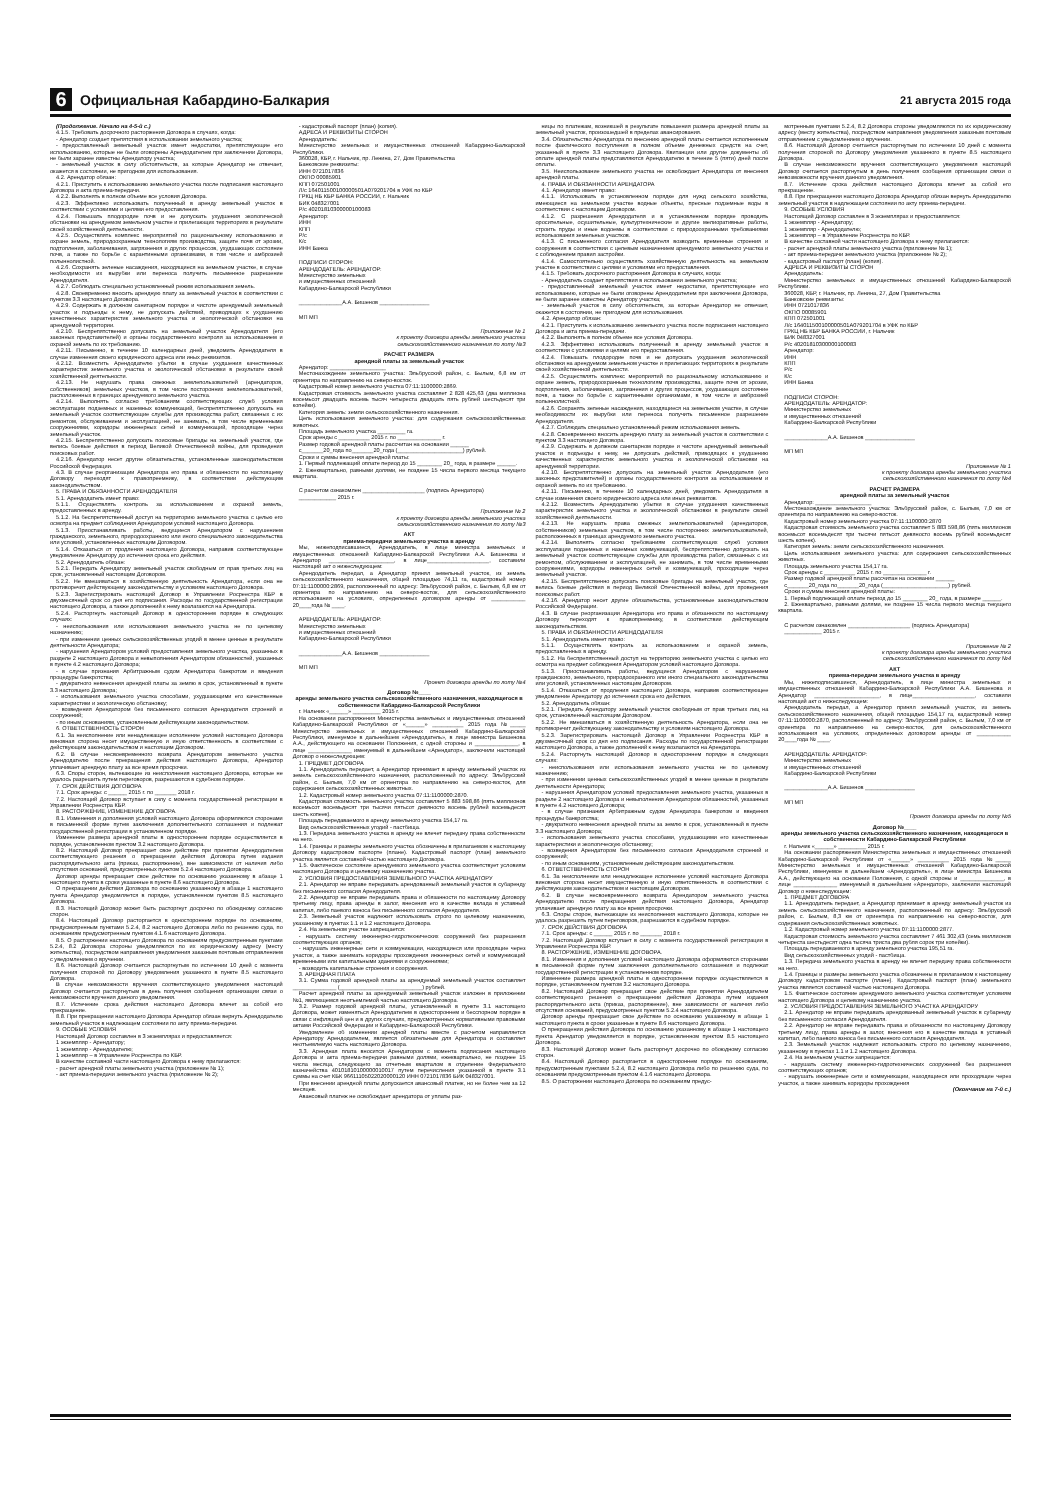6
Официальная Кабардино-Балкария
21 августа 2015 года
(Продолжение. Начало на 4-5-й с.)
4.1.5. Требовать досрочного расторжения Договора в случаях, когда:
- Арендатор создает препятствия в использовании земельного участка;
- предоставленный земельный участок имеет недостатки, препятствующие его использованию, которые не были оговорены Арендодателем при заключении Договора, не были заранее известны Арендатору участка;
- земельный участок в силу обстоятельств, за которые Арендатор не отвечает, окажется в состоянии, не пригодном для использования.
4.2. Арендатор обязан:
4.2.1. Приступить к использованию земельного участка после подписания настоящего Договора и акта приема-передачи.
4.2.2. Выполнять в полном объеме все условия Договора.
4.2.3. Эффективно использовать полученный в аренду земельный участок в соответствии с условиями и целями его предоставления.
4.2.4. Повышать плодородие почв и не допускать ухудшения экологической обстановки на арендуемом земельном участке и прилегающих территориях в результате своей хозяйственной деятельности.
4.2.5. Осуществлять комплекс мероприятий по рациональному использованию и охране земель, природоохранным технологиям производства, защите почв от эрозии, подтопления, заболачивания, загрязнения и других процессов, ухудшающих состояние почв, а также по борьбе с карантинными организмами, в том числе и амброзией полыннолистной.
4.2.6. Сохранять зеленые насаждения, находящиеся на земельном участке, в случае необходимости их вырубки или переноса получить письменное разрешение Арендодателя.
4.2.7. Соблюдать специально установленный режим использования земель.
4.2.8. Своевременно вносить арендную плату за земельный участок в соответствии с пунктом 3.3 настоящего Договора.
4.2.9. Содержать в должном санитарном порядке и чистоте арендуемый земельный участок и подъезды к нему, не допускать действий, приводящих к ухудшению качественных характеристик земельного участка и экологической обстановки на арендуемой территории.
4.2.10. Беспрепятственно допускать на земельный участок Арендодателя (его законных представителей) и органы государственного контроля за использованием и охраной земель по их требованию.
4.2.11. Письменно, в течение 10 календарных дней, уведомить Арендодателя в случае изменения своего юридического адреса или иных реквизитов.
4.2.12. Возместить Арендодателю убытки в случае ухудшения качественных характеристик земельного участка и экологической обстановки в результате своей хозяйственной деятельности.
4.2.13. Не нарушать права смежных землепользователей (арендаторов, собственников) земельных участков, в том числе посторонних землепользователей, расположенных в границах арендуемого земельного участка.
4.2.14. Выполнять согласно требованиям соответствующих служб условия эксплуатации подземных и наземных коммуникаций, беспрепятственно допускать на земельный участок соответствующие службы для производства работ, связанных с их ремонтом, обслуживанием и эксплуатацией, не занимать, в том числе временными сооружениями, коридоры инженерных сетей и коммуникаций, проходящие через земельный участок.
4.2.15. Беспрепятственно допускать поисковые бригады на земельный участок, где велись боевые действия в период Великой Отечественной войны, для проведения поисковых работ.
4.2.16. Арендатор несет другие обязательства, установленные законодательством Российской Федерации.
4.3. В случае реорганизации Арендатора его права и обязанности по настоящему Договору переходят к правопреемнику, в соответствии действующим законодательством.
5. ПРАВА И ОБЯЗАННОСТИ АРЕНДОДАТЕЛЯ
5.1. Арендодатель имеет право:
5.1.1. Осуществлять контроль за использованием и охраной земель, предоставленных в аренду.
5.1.2. На беспрепятственный доступ на территорию земельного участка с целью его осмотра на предмет соблюдения Арендатором условий настоящего Договора.
5.1.3. Приостанавливать работы, ведущиеся Арендатором с нарушением гражданского, земельного, природоохранного или иного специального законодательства или условий, установленных настоящим Договором.
5.1.4. Отказаться от продления настоящего Договора, направив соответствующее уведомление Арендатору до истечения срока его действия.
5.2. Арендодатель обязан:
5.2.1. Передать Арендатору земельный участок свободным от прав третьих лиц на срок, установленный настоящим Договором.
5.2.2. Не вмешиваться в хозяйственную деятельность Арендатора, если она не противоречит действующему законодательству и условиям настоящего Договора.
5.2.3. Зарегистрировать настоящий Договор в Управлении Росреестра КБР в двухмесячный срок со дня его подписания. Расходы по государственной регистрации настоящего Договора, а также дополнений к нему возлагаются на Арендатора.
5.2.4. Расторгнуть настоящий Договор в одностороннем порядке в следующих случаях:
- неиспользования или использования земельного участка не по целевому назначению;
- при изменении ценных сельскохозяйственных угодий в менее ценные в результате деятельности Арендатора;
- нарушения Арендатором условий предоставления земельного участка, указанных в разделе 2 настоящего Договора и невыполнения Арендатором обязанностей, указанных в пункте 4.2 настоящего Договора;
- в случае признания Арбитражным судом Арендатора банкротом и введения процедуры банкротства;
- двукратного невнесения арендной платы за землю в срок, установленный в пункте 3.3 настоящего Договора;
- использования земельного участка способами, ухудшающими его качественные характеристики и экологическую обстановку;
- возведения Арендатором без письменного согласия Арендодателя строений и сооружений;
- по иным основаниям, установленным действующим законодательством.
6. ОТВЕТСТВЕННОСТЬ СТОРОН
6.1. За неисполнение или ненадлежащее исполнение условий настоящего Договора виновная сторона несет имущественную и иную ответственность в соответствии с действующим законодательством и настоящим Договором.
6.2. В случае несвоевременного возврата Арендатором земельного участка Арендодателю после прекращения действия настоящего Договора, Арендатор уплачивает арендную плату за все время просрочки.
6.3. Споры сторон, вытекающие из неисполнения настоящего Договора, которые не удалось разрешить путем переговоров, разрешаются в судебном порядке.
7. СРОК ДЕЙСТВИЯ ДОГОВОРА
7.1. Срок аренды: с ______ 2015 г. по _______ 2018 г.
7.2. Настоящий Договор вступает в силу с момента государственной регистрации в Управлении Росреестра КБР.
8. РАСТОРЖЕНИЕ, ИЗМЕНЕНИЕ ДОГОВОРА.
8.1. Изменения и дополнения условий настоящего Договора оформляются сторонами в письменной форме путем заключения дополнительного соглашения и подлежат государственной регистрации в установленном порядке.
Изменение размера арендной платы в одностороннем порядке осуществляется в порядке, установленном пунктом 3.2 настоящего Договора.
8.2. Настоящий Договор прекращает свое действие при принятии Арендодателем соответствующего решения о прекращении действия Договора путем издания распорядительного акта (приказ, распоряжение), вне зависимости от наличия либо отсутствия оснований, предусмотренных пунктом 5.2.4 настоящего Договора.
Договор аренды прекращает свое действие по основанию указанному в абзаце 1 настоящего пункта в сроки указанные в пункте 8.6 настоящего Договора.
О прекращении действия Договора по основанию указанному в абзаце 1 настоящего пункта Арендатор уведомляется в порядке, установленном пунктом 8.5 настоящего Договора.
8.3. Настоящий Договор может быть расторгнут досрочно по обоюдному согласию сторон.
8.4. Настоящий Договор расторгается в одностороннем порядке по основаниям, предусмотренным пунктами 5.2.4, 8.2 настоящего Договора либо по решению суда, по основаниям предусмотренным пунктом 4.1.6 настоящего Договора.
8.5. О расторжении настоящего Договора по основаниям предусмотренным пунктами 5.2.4, 8.2 Договора стороны уведомляются по их юридическому адресу (месту жительства), посредством направления уведомления заказным почтовым отправлением с уведомлением о вручении.
8.6. Настоящий Договор считается расторгнутым по истечении 10 дней с момента получения стороной по Договору уведомления указанного в пункте 8.5 настоящего Договора.
В случае невозможности вручения соответствующего уведомления настоящий Договор считается расторгнутым в день получения сообщения организации связи о невозможности вручения данного уведомления.
8.7. Истечение срока действия настоящего Договора влечет за собой его прекращение.
8.8. При прекращении настоящего Договора Арендатор обязан вернуть Арендодателю земельный участок в надлежащем состоянии по акту приема-передачи.
9. ОСОБЫЕ УСЛОВИЯ
Настоящий Договор составлен в 3 экземплярах и предоставляется:
1 экземпляр - Арендатору;
1 экземпляр - Арендодателю;
1 экземпляр – в Управление Росреестра по КБР.
В качестве составной части настоящего Договора к нему прилагаются:
- расчет арендной платы земельного участка (приложение № 1);
- акт приема-передачи земельного участка (приложение № 2);
- кадастровый паспорт (план) (копия).
АДРЕСА И РЕКВИЗИТЫ СТОРОН
Арендодатель:
Министерство земельных и имущественных отношений Кабардино-Балкарской Республики.
360028, КБР, г. Нальчик, пр. Ленина, 27, Дом Правительства
Банковские реквизиты:
ИНН 0721017836
ОКПО 00085901
КПП 072501001
Л/с 164011500100000501А079201704 в УФК по КБР
ГРКЦ НБ КБР БАНКА РОССИИ, г. Нальчик
БИК 048327001
Р/с 40201810300000100083
Арендатор:
ИНН
КПП
Р/с
К/с
ИНН Банка
ПОДПИСИ СТОРОН:
АРЕНДОДАТЕЛЬ: АРЕНДАТОР:
Министерство земельных
и имущественных отношений
Кабардино-Балкарской Республики
______________А.А. Бишенов ________________
МП МП
Приложение № 1
к проекту договора аренды земельного участка
сельскохозяйственного назначения по лоту №3
РАСЧЕТ РАЗМЕРА
арендной платы за земельный участок
Арендатор: __________________
Местонахождение земельного участка: Эльбрусский район, с. Былым, 6,8 км от ориентира по направлению на северо-восток.
Кадастровый номер земельного участка 07:11:1100000:2869.
Кадастровая стоимость земельного участка составляет 2 828 425,63 (два миллиона восемьсот двадцать восемь тысяч четыреста двадцать пять рублей шестьдесят три копейки).
Категория земель: земли сельскохозяйственного назначения.
Цель использования земельного участка: для содержания сельскохозяйственных животных.
Площадь земельного участка _________ га.
Срок аренды с __________ 2015 г. по ______________ г.
Размер годовой арендной платы рассчитан на основании ______
с_______20_года по_______20_года (_____________________) рублей.
Сроки и суммы внесения арендной платы:
1. Первый подлежащий оплате период до 15 ________ 20_ года, в размере ______.
2. Ежеквартально, равными долями, не позднее 15 числа первого месяца текущего квартала.
С расчетом ознакомлен ____________________ (подпись Арендатора)
____________ 2015 г.
Приложение № 2
к проекту договора аренды земельного участка
сельскохозяйственного назначения по лоту №3
АКТ
приема-передачи земельного участка в аренду
Мы, нижеподписавшиеся, Арендодатель, в лице министра земельных и имущественных отношений Кабардино-Балкарской Республики А.А. Бишенова и Арендатор _____________________, в лице____________________, составили настоящий акт о нижеследующем:
Арендодатель передал, а Арендатор принял земельный участок, из земель сельскохозяйственного назначения, общей площадью 74,11 га, кадастровый номер 07:11:1100000:2869, расположенный по адресу: Эльбрусский район, с. Былым, 6,8 км от ориентира по направлению на северо-восток, для сельскохозяйственного использования на условиях, определенных договором аренды от ___________ 20____года № ____.
АРЕНДОДАТЕЛЬ: АРЕНДАТОР:
Министерство земельных
и имущественных отношений
Кабардино-Балкарской Республики
______________А.А. Бишенов ________________
МП МП
Проект договора аренды по лоту №4
Договор №____
аренды земельного участка сельскохозяйственного назначения, находящегося в собственности Кабардино-Балкарской Республики
г. Нальчик «______» _________ 2015 г.
На основании распоряжения Министерства земельных и имущественных отношений Кабардино-Балкарской Республики от «______» __________ 2015 года №_____ Министерство земельных и имущественных отношений Кабардино-Балкарской Республики, именуемое в дальнейшем «Арендодатель», в лице министра Бишенова А.А., действующего на основании Положения, с одной стороны и ______________, в лице ______________ именуемый в дальнейшем «Арендатор», заключили настоящий Договор о нижеследующем:
1. ПРЕДМЕТ ДОГОВОРА
1.1. Арендодатель передает, а Арендатор принимает в аренду земельный участок из земель сельскохозяйственного назначения, расположенный по адресу: Эльбрусский район, с. Былым, 7,0 км от ориентира по направлению на северо-восток, для содержания сельскохозяйственных животных.
1.2. Кадастровый номер земельного участка 07:11:1100000:2870.
Кадастровая стоимость земельного участка составляет 5 883 598,86 (пять миллионов восемьсот восемьдесят три тысячи пятьсот девяносто восемь рублей восемьдесят шесть копеек).
Площадь передаваемого в аренду земельного участка 154,17 га.
Вид сельскохозяйственных угодий - пастбища.
1.3. Передача земельного участка в аренду не влечет передачу права собственности на него.
1.4. Границы и размеры земельного участка обозначены в прилагаемом к настоящему Договору кадастровом паспорте (плане). Кадастровый паспорт (план) земельного участка является составной частью настоящего Договора.
1.5. Фактическое состояние арендуемого земельного участка соответствует условиям настоящего Договора и целевому назначению участка.
2. УСЛОВИЯ ПРЕДОСТАВЛЕНИЯ ЗЕМЕЛЬНОГО УЧАСТКА АРЕНДАТОРУ
2.1. Арендатор не вправе передавать арендованный земельный участок в субаренду без письменного согласия Арендодателя.
2.2. Арендатор не вправе передавать права и обязанности по настоящему Договору третьему лицу, права аренды в залог, внесения его в качестве вклада в уставный капитал, либо паевого взноса без письменного согласия Арендодателя.
2.3. Земельный участок надлежит использовать строго по целевому назначению, указанному в пунктах 1.1 и 1.2 настоящего Договора.
2.4. На земельном участке запрещается:
- нарушать систему инженерно-гидротехнических сооружений без разрешения соответствующих органов;
- нарушать инженерные сети и коммуникации, находящиеся или проходящие через участок, а также занимать коридоры прохождения инженерных сетей и коммуникаций временными или капитальными зданиями и сооружениями;
- возводить капитальные строения и сооружения.
3. АРЕНДНАЯ ПЛАТА
3.1. Сумма годовой арендной платы за арендуемый земельный участок составляет ______________ (______________ ____________) рублей.
Расчет арендной платы за арендуемый земельный участок изложен в приложении №1, являющемся неотъемлемой частью настоящего Договора.
3.2. Размер годовой арендной платы, установленный в пункте 3.1 настоящего Договора, может изменяться Арендодателем в одностороннем и бесспорном порядке в связи с инфляцией цен и в других случаях, предусмотренных нормативными правовыми актами Российской Федерации и Кабардино-Балкарской Республики.
Уведомление об изменении арендной платы вместе с расчетом направляется Арендатору Арендодателем, является обязательным для Арендатора и составляет неотъемлемую часть настоящего Договора.
3.3. Арендная плата вносится Арендатором с момента подписания настоящего Договора и акта приема-передачи равными долями, ежеквартально, не позднее 15 числа месяца, следующего за отчетным кварталом в отделение Федерального казначейства 40101810100000010017 путем перечисления указанной в пункте 3.1 суммы на счет КБК 96611105022020000120 ИНН 0721017836 БИК 048327001.
При внесении арендной платы допускается авансовый платеж, но не более чем за 12 месяцев.
Авансовый платеж не освобождает арендатора от уплаты раз-
ницы по платежам, возникшей в результате повышения размера арендной платы за земельный участок, произошедшей в пределах авансирования.
3.4. Обязательство Арендатора по внесению арендной платы считается исполненным после фактического поступления в полном объеме денежных средств на счет, указанный в пункте 3.3 настоящего Договора. Квитанции или другие документы об оплате арендной платы представляются Арендодателю в течение 5 (пяти) дней после оплаты.
3.5. Неиспользование земельного участка не освобождает Арендатора от внесения арендной платы.
4. ПРАВА И ОБЯЗАННОСТИ АРЕНДАТОРА
4.1. Арендатор имеет право:
4.1.1. Использовать в установленном порядке для нужд сельского хозяйства, имеющиеся на земельном участке водные объекты, пресные подземные воды в соответствии с настоящим Договором.
4.1.2. С разрешения Арендодателя и в установленном порядке проводить оросительные, осушительные, культуртехнические и другие мелиоративные работы, строить пруды и иные водоемы в соответствии с природоохранными требованиями использования земельных участков.
4.1.3. С письменного согласия Арендодателя возводить временные строения и сооружения в соответствии с целевым назначением арендуемого земельного участка и с соблюдением правил застройки.
4.1.4. Самостоятельно осуществлять хозяйственную деятельность на земельном участке в соответствии с целями и условиями его предоставления.
4.1.5. Требовать досрочного расторжения Договора в случаях, когда:
- Арендодатель создает препятствия в использовании земельного участка;
- предоставленный земельный участок имеет недостатки, препятствующие его использованию, которые не были оговорены Арендодателем при заключении Договора, не были заранее известны Арендатору участка;
- земельный участок в силу обстоятельств, за которые Арендатор не отвечает, окажется в состоянии, не пригодном для использования.
4.2. Арендатор обязан:
4.2.1. Приступить к использованию земельного участка после подписания настоящего Договора и акта приема-передачи.
4.2.2. Выполнять в полном объеме все условия Договора.
4.2.3. Эффективно использовать полученный в аренду земельный участок в соответствии с условиями и целями его предоставления.
4.2.4. Повышать плодородие почв и не допускать ухудшения экологической обстановки на арендуемом земельном участке и прилегающих территориях в результате своей хозяйственной деятельности.
4.2.5. Осуществлять комплекс мероприятий по рациональному использованию и охране земель, природоохранным технологиям производства, защите почв от эрозии, подтопления, заболачивания, загрязнения и других процессов, ухудшающих состояние почв, а также по борьбе с карантинными организмами, в том числе и амброзией полыннолистной.
4.2.6. Сохранять зеленые насаждения, находящиеся на земельном участке, в случае необходимости их вырубки или переноса получить письменное разрешение Арендодателя.
4.2.7. Соблюдать специально установленный режим использования земель.
4.2.8. Своевременно вносить арендную плату за земельный участок в соответствии с пунктом 3.3 настоящего Договора.
4.2.9. Содержать в должном санитарном порядке и чистоте арендуемый земельный участок и подъезды к нему, не допускать действий, приводящих к ухудшению качественных характеристик земельного участка и экологической обстановки на арендуемой территории.
4.2.10. Беспрепятственно допускать на земельный участок Арендодателя (его законных представителей) и органы государственного контроля за использованием и охраной земель по их требованию.
4.2.11. Письменно, в течение 10 календарных дней, уведомить Арендодателя в случае изменения своего юридического адреса или иных реквизитов.
4.2.12. Возместить Арендодателю убытки в случае ухудшения качественных характеристик земельного участка и экологической обстановки в результате своей хозяйственной деятельности.
4.2.13. Не нарушать права смежных землепользователей (арендаторов, собственников) земельных участков, в том числе посторонних землепользователей, расположенных в границах арендуемого земельного участка.
4.2.14. Выполнять согласно требованиям соответствующих служб условия эксплуатации подземных и наземных коммуникаций, беспрепятственно допускать на земельный участок соответствующие службы для производства работ, связанных с их ремонтом, обслуживанием и эксплуатацией, не занимать, в том числе временными сооружениями, коридоры инженерных сетей и коммуникаций, проходящие через земельный участок.
4.2.15. Беспрепятственно допускать поисковые бригады на земельный участок, где велись боевые действия в период Великой Отечественной войны, для проведения поисковых работ.
4.2.16. Арендатор несет другие обязательства, установленные законодательством Российской Федерации.
4.3. В случае реорганизации Арендатора его права и обязанности по настоящему Договору переходят к правопреемнику, в соответствии действующим законодательством.
5. ПРАВА И ОБЯЗАННОСТИ АРЕНДОДАТЕЛЯ
5.1. Арендодатель имеет право:
5.1.1. Осуществлять контроль за использованием и охраной земель, предоставленных в аренду.
5.1.2. На беспрепятственный доступ на территорию земельного участка с целью его осмотра на предмет соблюдения Арендатором условий настоящего Договора.
5.1.3. Приостанавливать работы, ведущиеся Арендатором с нарушением гражданского, земельного, природоохранного или иного специального законодательства или условий, установленных настоящим Договором.
5.1.4. Отказаться от продления настоящего Договора, направив соответствующее уведомление Арендатору до истечения срока его действия.
5.2. Арендодатель обязан:
5.2.1. Передать Арендатору земельный участок свободным от прав третьих лиц на срок, установленный настоящим Договором.
5.2.2. Не вмешиваться в хозяйственную деятельность Арендатора, если она не противоречит действующему законодательству и условиям настоящего Договора.
5.2.3. Зарегистрировать настоящий Договор в Управлении Росреестра КБР в двухмесячный срок со дня его подписания. Расходы по государственной регистрации настоящего Договора, а также дополнений к нему возлагаются на Арендатора.
5.2.4. Расторгнуть настоящий Договор в одностороннем порядке в следующих случаях:
- неиспользования или использования земельного участка не по целевому назначению;
- при изменении ценных сельскохозяйственных угодий в менее ценные в результате деятельности Арендатора;
- нарушения Арендатором условий предоставления земельного участка, указанных в разделе 2 настоящего Договора и невыполнения Арендатором обязанностей, указанных в пункте 4.2 настоящего Договора;
- в случае признания Арбитражным судом Арендатора банкротом и введения процедуры банкротства;
- двукратного невнесения арендной платы за землю в срок, установленный в пункте 3.3 настоящего Договора;
- использования земельного участка способами, ухудшающими его качественные характеристики и экологическую обстановку;
- возведения Арендатором без письменного согласия Арендодателя строений и сооружений;
- по иным основаниям, установленным действующим законодательством.
6. ОТВЕТСТВЕННОСТЬ СТОРОН
6.1. За неисполнение или ненадлежащее исполнение условий настоящего Договора виновная сторона несет имущественную и иную ответственность в соответствии с действующим законодательством и настоящим Договором.
6.2. В случае несвоевременного возврата Арендатором земельного участка Арендодателю после прекращения действия настоящего Договора, Арендатор уплачивает арендную плату за все время просрочки.
6.3. Споры сторон, вытекающие из неисполнения настоящего Договора, которые не удалось разрешить путем переговоров, разрешаются в судебном порядке.
7. СРОК ДЕЙСТВИЯ ДОГОВОРА
7.1. Срок аренды: с ______ 2015 г. по _______ 2018 г.
7.2. Настоящий Договор вступает в силу с момента государственной регистрации в Управлении Росреестра КБР.
8. РАСТОРЖЕНИЕ, ИЗМЕНЕНИЕ ДОГОВОРА.
8.1. Изменения и дополнения условий настоящего Договора оформляются сторонами в письменной форме путем заключения дополнительного соглашения и подлежат государственной регистрации в установленном порядке.
Изменение размера арендной платы в одностороннем порядке осуществляется в порядке, установленном пунктом 3.2 настоящего Договора.
8.2. Настоящий Договор прекращает свое действие при принятии Арендодателем соответствующего решения о прекращении действия Договора путем издания распорядительного акта (приказ, распоряжение), вне зависимости от наличия либо отсутствия оснований, предусмотренных пунктом 5.2.4 настоящего Договора.
Договор аренды прекращает свое действие по основанию указанному в абзаце 1 настоящего пункта в сроки указанные в пункте 8.6 настоящего Договора.
О прекращении действия Договора по основанию указанному в абзаце 1 настоящего пункта Арендатор уведомляется в порядке, установленном пунктом 8.5 настоящего Договора.
8.3. Настоящий Договор может быть расторгнут досрочно по обоюдному согласию сторон.
8.4. Настоящий Договор расторгается в одностороннем порядке по основаниям, предусмотренным пунктами 5.2.4, 8.2 настоящего Договора либо по решению суда, по основаниям предусмотренным пунктом 4.1.6 настоящего Договора.
8.5. О расторжении настоящего Договора по основаниям предус-
мотренным пунктами 5.2.4, 8.2 Договора стороны уведомляются по их юридическому адресу (месту жительства), посредством направления уведомления заказным почтовым отправлением с уведомлением о вручении.
8.6. Настоящий Договор считается расторгнутым по истечении 10 дней с момента получения стороной по Договору уведомления указанного в пункте 8.5 настоящего Договора.
В случае невозможности вручения соответствующего уведомления настоящий Договор считается расторгнутым в день получения сообщения организации связи о невозможности вручения данного уведомления.
8.7. Истечение срока действия настоящего Договора влечет за собой его прекращение.
8.8. При прекращении настоящего Договора Арендатор обязан вернуть Арендодателю земельный участок в надлежащем состоянии по акту приема-передачи.
9. ОСОБЫЕ УСЛОВИЯ
Настоящий Договор составлен в 3 экземплярах и предоставляется:
1 экземпляр - Арендатору;
1 экземпляр - Арендодателю;
1 экземпляр – в Управление Росреестра по КБР.
В качестве составной части настоящего Договора к нему прилагаются:
- расчет арендной платы земельного участка (приложение № 1);
- акт приема-передачи земельного участка (приложение № 2);
- кадастровый паспорт (план) (копия).
АДРЕСА И РЕКВИЗИТЫ СТОРОН
Арендодатель:
Министерство земельных и имущественных отношений Кабардино-Балкарской Республики.
360028, КБР, г. Нальчик, пр. Ленина, 27, Дом Правительства
Банковские реквизиты:
ИНН 0721017836
ОКПО 00085901
КПП 072501001
Л/с 164011500100000501А079201704 в УФК по КБР
ГРКЦ НБ КБР БАНКА РОССИИ, г. Нальчик
БИК 048327001
Р/с 40201810300000100083
Арендатор:
ИНН
КПП
Р/с
К/с
ИНН Банка
ПОДПИСИ СТОРОН:
АРЕНДОДАТЕЛЬ: АРЕНДАТОР:
Министерство земельных
и имущественных отношений
Кабардино-Балкарской Республики
______________А.А. Бишенов ________________
МП МП
Приложение № 1
к проекту договора аренды земельного участка
сельскохозяйственного назначения по лоту №4
РАСЧЕТ РАЗМЕРА
арендной платы за земельный участок
Арендатор: __________________
Местонахождение земельного участка: Эльбрусский район, с. Былым, 7,0 км от ориентира по направлению на северо-восток.
Кадастровый номер земельного участка 07:11:1100000:2870
Кадастровая стоимость земельного участка составляет 5 883 598,86 (пять миллионов восемьсот восемьдесят три тысячи пятьсот девяносто восемь рублей восемьдесят шесть копеек).
Категория земель: земли сельскохозяйственного назначения.
Цель использования земельного участка: для содержания сельскохозяйственных животных.
Площадь земельного участка 154,17 га.
Срок аренды с __________ 2015 г. по ______________ г.
Размер годовой арендной платы рассчитан на основании ______
с_______20_года по_______20_года (_____________________) рублей.
Сроки и суммы внесения арендной платы:
1. Первый подлежащий оплате период до 15 ________ 20_ года, в размере ______.
2. Ежеквартально, равными долями, не позднее 15 числа первого месяца текущего квартала.
С расчетом ознакомлен ____________________ (подпись Арендатора)
____________ 2015 г.
Приложение № 2
к проекту договора аренды земельного участка
сельскохозяйственного назначения по лоту №4
АКТ
приема-передачи земельного участка в аренду
Мы, нижеподписавшиеся, Арендодатель, в лице министра земельных и имущественных отношений Кабардино-Балкарской Республики А.А. Бишенова и Арендатор _____________________, в лице____________________, составили настоящий акт о нижеследующем:
Арендодатель передал, а Арендатор принял земельный участок, из земель сельскохозяйственного назначения, общей площадью 154,17 га, кадастровый номер 07:11:1100000:2870, расположенный по адресу: Эльбрусский район, с. Былым, 7,0 км от ориентира по направлению на северо-восток, для сельскохозяйственного использования на условиях, определенных договором аренды от ___________ 20____года № ____.
АРЕНДОДАТЕЛЬ: АРЕНДАТОР:
Министерство земельных
и имущественных отношений
Кабардино-Балкарской Республики
______________А.А. Бишенов ________________
МП МП
Проект договора аренды по лоту №5
Договор №____
аренды земельного участка сельскохозяйственного назначения, находящегося в собственности Кабардино-Балкарской Республики
г. Нальчик «______» _________ 2015 г.
На основании распоряжения Министерства земельных и имущественных отношений Кабардино-Балкарской Республики от «______» __________ 2015 года №_____ Министерство земельных и имущественных отношений Кабардино-Балкарской Республики, именуемое в дальнейшем «Арендодатель», в лице министра Бишенова А.А., действующего на основании Положения, с одной стороны и ______________, в лице ______________ именуемый в дальнейшем «Арендатор», заключили настоящий Договор о нижеследующем:
1. ПРЕДМЕТ ДОГОВОРА
1.1. Арендодатель передает, а Арендатор принимает в аренду земельный участок из земель сельскохозяйственного назначения, расположенный по адресу: Эльбрусский район, с. Былым, 8,3 км от ориентира по направлению на северо-восток, для содержания сельскохозяйственных животных.
1.2. Кадастровый номер земельного участка 07:11:1100000:2877.
Кадастровая стоимость земельного участка составляет 7 461 302,43 (семь миллионов четыреста шестьдесят одна тысяча триста два рубля сорок три копейки).
Площадь передаваемого в аренду земельного участка 195,51 га.
Вид сельскохозяйственных угодий - пастбища.
1.3. Передача земельного участка в аренду не влечет передачу права собственности на него.
1.4. Границы и размеры земельного участка обозначены в прилагаемом к настоящему Договору кадастровом паспорте (плане). Кадастровый паспорт (план) земельного участка является составной частью настоящего Договора.
1.5. Фактическое состояние арендуемого земельного участка соответствует условиям настоящего Договора и целевому назначению участка.
2. УСЛОВИЯ ПРЕДОСТАВЛЕНИЯ ЗЕМЕЛЬНОГО УЧАСТКА АРЕНДАТОРУ
2.1. Арендатор не вправе передавать арендованный земельный участок в субаренду без письменного согласия Арендодателя.
2.2. Арендатор не вправе передавать права и обязанности по настоящему Договору третьему лицу, права аренды в залог, внесения его в качестве вклада в уставный капитал, либо паевого взноса без письменного согласия Арендодателя.
2.3. Земельный участок надлежит использовать строго по целевому назначению, указанному в пунктах 1.1 и 1.2 настоящего Договора.
2.4. На земельном участке запрещается:
- нарушать систему инженерно-гидротехнических сооружений без разрешения соответствующих органов;
- нарушать инженерные сети и коммуникации, находящиеся или проходящие через участок, а также занимать коридоры прохождения
(Окончание на 7-й с.)